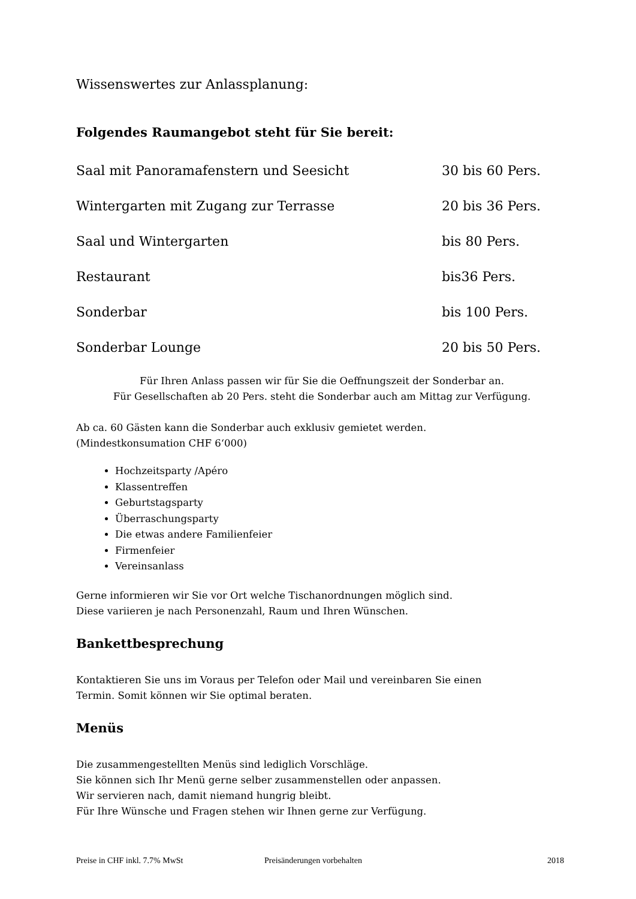Wissenswertes zur Anlassplanung:
Folgendes Raumangebot steht für Sie bereit:
Saal mit Panoramafenstern und Seesicht 30 bis 60 Pers.
Wintergarten mit Zugang zur Terrasse 20 bis 36 Pers.
Saal und Wintergarten bis 80 Pers.
Restaurant bis36 Pers.
Sonderbar bis 100 Pers.
Sonderbar Lounge 20 bis 50 Pers.
Für Ihren Anlass passen wir für Sie die Oeffnungszeit der Sonderbar an.
Für Gesellschaften ab 20 Pers. steht die Sonderbar auch am Mittag zur Verfügung.
Ab ca. 60 Gästen kann die Sonderbar auch exklusiv gemietet werden.
(Mindestkonsumation CHF 6‘000)
Hochzeitsparty /Apéro
Klassentreffen
Geburtstagsparty
Überraschungsparty
Die etwas andere Familienfeier
Firmenfeier
Vereinsanlass
Gerne informieren wir Sie vor Ort welche Tischanordnungen möglich sind.
Diese variieren je nach Personenzahl, Raum und Ihren Wünschen.
Bankettbesprechung
Kontaktieren Sie uns im Voraus per Telefon oder Mail und vereinbaren Sie einen
Termin. Somit können wir Sie optimal beraten.
Menüs
Die zusammengestellten Menüs sind lediglich Vorschläge.
Sie können sich Ihr Menü gerne selber zusammenstellen oder anpassen.
Wir servieren nach, damit niemand hungrig bleibt.
Für Ihre Wünsche und Fragen stehen wir Ihnen gerne zur Verfügung.
Preise in CHF inkl. 7.7% MwSt Preisänderungen vorbehalten 2018